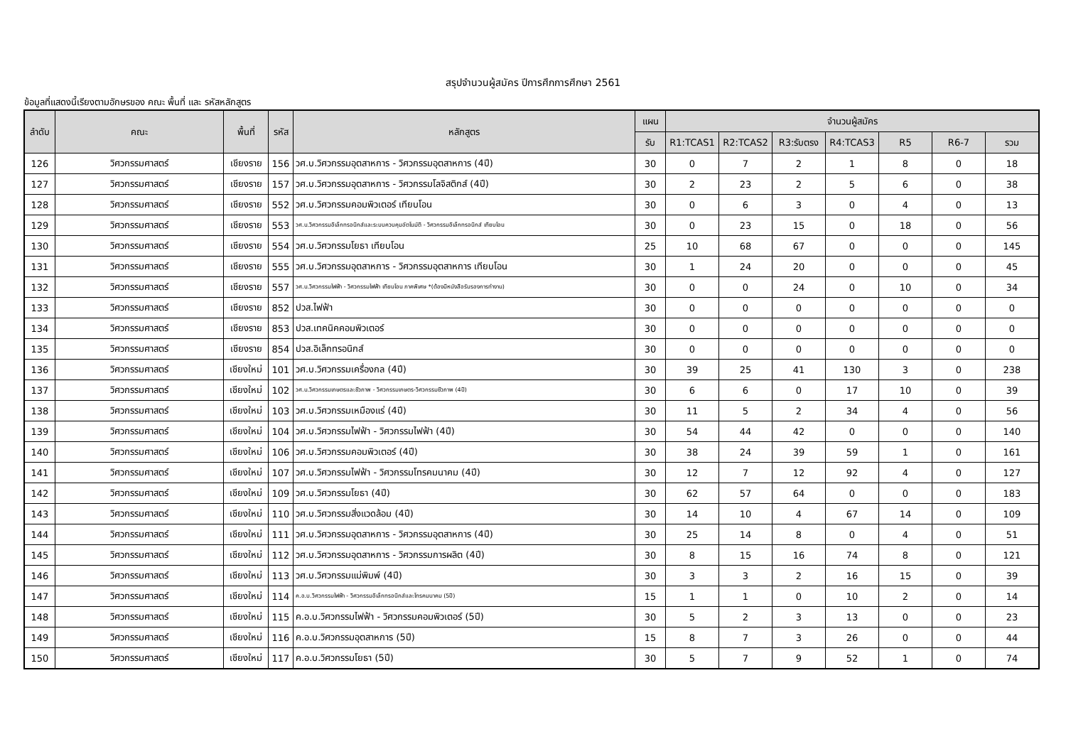สรุปจำนวนผู้สมัคร ปีการศึกการศึกษา 2561
ข้อมูลที่แสดงนี้เรียงตามอักษรของ คณะ พื้นที่ และ รหัสหลักสูตร
| ลำดับ | คณะ | พื้นที่ | รหัส | หลักสูตร | แผน | จำนวนผู้สมัคร | | | | | | |
| --- | --- | --- | --- | --- | --- | --- | --- | --- | --- | --- | --- | --- |
| | | | | | รับ | R1:TCAS1 | R2:TCAS2 | R3:รับตรง | R4:TCAS3 | R5 | R6-7 | รวม |
| 126 | วิศวกรรมศาสตร์ | เชียงราย | 156 | วศ.บ.วิศวกรรมอุตสาหการ - วิศวกรรมอุตสาหการ (4ปี) | 30 | 0 | 7 | 2 | 1 | 8 | 0 | 18 |
| 127 | วิศวกรรมศาสตร์ | เชียงราย | 157 | วศ.บ.วิศวกรรมอุตสาหการ - วิศวกรรมโลจิสติกส์ (4ปี) | 30 | 2 | 23 | 2 | 5 | 6 | 0 | 38 |
| 128 | วิศวกรรมศาสตร์ | เชียงราย | 552 | วศ.บ.วิศวกรรมคอมพิวเตอร์ เทียบโอน | 30 | 0 | 6 | 3 | 0 | 4 | 0 | 13 |
| 129 | วิศวกรรมศาสตร์ | เชียงราย | 553 | วศ.บ.วิศวกรรมอิเล็กทรอนิกส์และระบบควบคุมอัตโนมัติ - วิศวกรรมอิเล็กทรอนิกส์ เทียบโอน | 30 | 0 | 23 | 15 | 0 | 18 | 0 | 56 |
| 130 | วิศวกรรมศาสตร์ | เชียงราย | 554 | วศ.บ.วิศวกรรมโยธา เทียบโอน | 25 | 10 | 68 | 67 | 0 | 0 | 0 | 145 |
| 131 | วิศวกรรมศาสตร์ | เชียงราย | 555 | วศ.บ.วิศวกรรมอุตสาหการ - วิศวกรรมอุตสาหการ เทียบโอน | 30 | 1 | 24 | 20 | 0 | 0 | 0 | 45 |
| 132 | วิศวกรรมศาสตร์ | เชียงราย | 557 | วศ.บ.วิศวกรรมไฟฟ้า - วิศวกรรมไฟฟ้า เทียบโอน ภาคพิเศษ *(ต้องมีหนังสือรับรองการทำงาน) | 30 | 0 | 0 | 24 | 0 | 10 | 0 | 34 |
| 133 | วิศวกรรมศาสตร์ | เชียงราย | 852 | ปวส.ไฟฟ้า | 30 | 0 | 0 | 0 | 0 | 0 | 0 | 0 |
| 134 | วิศวกรรมศาสตร์ | เชียงราย | 853 | ปวส.เทคนิคคอมพิวเตอร์ | 30 | 0 | 0 | 0 | 0 | 0 | 0 | 0 |
| 135 | วิศวกรรมศาสตร์ | เชียงราย | 854 | ปวส.อิเล็กทรอนิกส์ | 30 | 0 | 0 | 0 | 0 | 0 | 0 | 0 |
| 136 | วิศวกรรมศาสตร์ | เชียงใหม่ | 101 | วศ.บ.วิศวกรรมเครื่องกล (4ปี) | 30 | 39 | 25 | 41 | 130 | 3 | 0 | 238 |
| 137 | วิศวกรรมศาสตร์ | เชียงใหม่ | 102 | วศ.บ.วิศวกรรมเกษตรและชีวภาพ - วิศวกรรมเกษตร-วิศวกรรมชีวภาพ (4ปี) | 30 | 6 | 6 | 0 | 17 | 10 | 0 | 39 |
| 138 | วิศวกรรมศาสตร์ | เชียงใหม่ | 103 | วศ.บ.วิศวกรรมเหมืองแร่ (4ปี) | 30 | 11 | 5 | 2 | 34 | 4 | 0 | 56 |
| 139 | วิศวกรรมศาสตร์ | เชียงใหม่ | 104 | วศ.บ.วิศวกรรมไฟฟ้า - วิศวกรรมไฟฟ้า (4ปี) | 30 | 54 | 44 | 42 | 0 | 0 | 0 | 140 |
| 140 | วิศวกรรมศาสตร์ | เชียงใหม่ | 106 | วศ.บ.วิศวกรรมคอมพิวเตอร์ (4ปี) | 30 | 38 | 24 | 39 | 59 | 1 | 0 | 161 |
| 141 | วิศวกรรมศาสตร์ | เชียงใหม่ | 107 | วศ.บ.วิศวกรรมไฟฟ้า - วิศวกรรมโทรคมนาคม (4ปี) | 30 | 12 | 7 | 12 | 92 | 4 | 0 | 127 |
| 142 | วิศวกรรมศาสตร์ | เชียงใหม่ | 109 | วศ.บ.วิศวกรรมโยธา (4ปี) | 30 | 62 | 57 | 64 | 0 | 0 | 0 | 183 |
| 143 | วิศวกรรมศาสตร์ | เชียงใหม่ | 110 | วศ.บ.วิศวกรรมสิ่งแวดล้อม (4ปี) | 30 | 14 | 10 | 4 | 67 | 14 | 0 | 109 |
| 144 | วิศวกรรมศาสตร์ | เชียงใหม่ | 111 | วศ.บ.วิศวกรรมอุตสาหการ - วิศวกรรมอุตสาหการ (4ปี) | 30 | 25 | 14 | 8 | 0 | 4 | 0 | 51 |
| 145 | วิศวกรรมศาสตร์ | เชียงใหม่ | 112 | วศ.บ.วิศวกรรมอุตสาหการ - วิศวกรรมการผลิต (4ปี) | 30 | 8 | 15 | 16 | 74 | 8 | 0 | 121 |
| 146 | วิศวกรรมศาสตร์ | เชียงใหม่ | 113 | วศ.บ.วิศวกรรมแม่พิมพ์ (4ปี) | 30 | 3 | 3 | 2 | 16 | 15 | 0 | 39 |
| 147 | วิศวกรรมศาสตร์ | เชียงใหม่ | 114 | ค.อ.บ.วิศวกรรมไฟฟ้า - วิศวกรรมอิเล็กทรอนิกส์และโทรคมนาคม (5ปี) | 15 | 1 | 1 | 0 | 10 | 2 | 0 | 14 |
| 148 | วิศวกรรมศาสตร์ | เชียงใหม่ | 115 | ค.อ.บ.วิศวกรรมไฟฟ้า - วิศวกรรมคอมพิวเตอร์ (5ปี) | 30 | 5 | 2 | 3 | 13 | 0 | 0 | 23 |
| 149 | วิศวกรรมศาสตร์ | เชียงใหม่ | 116 | ค.อ.บ.วิศวกรรมอุตสาหการ (5ปี) | 15 | 8 | 7 | 3 | 26 | 0 | 0 | 44 |
| 150 | วิศวกรรมศาสตร์ | เชียงใหม่ | 117 | ค.อ.บ.วิศวกรรมโยธา (5ปี) | 30 | 5 | 7 | 9 | 52 | 1 | 0 | 74 |